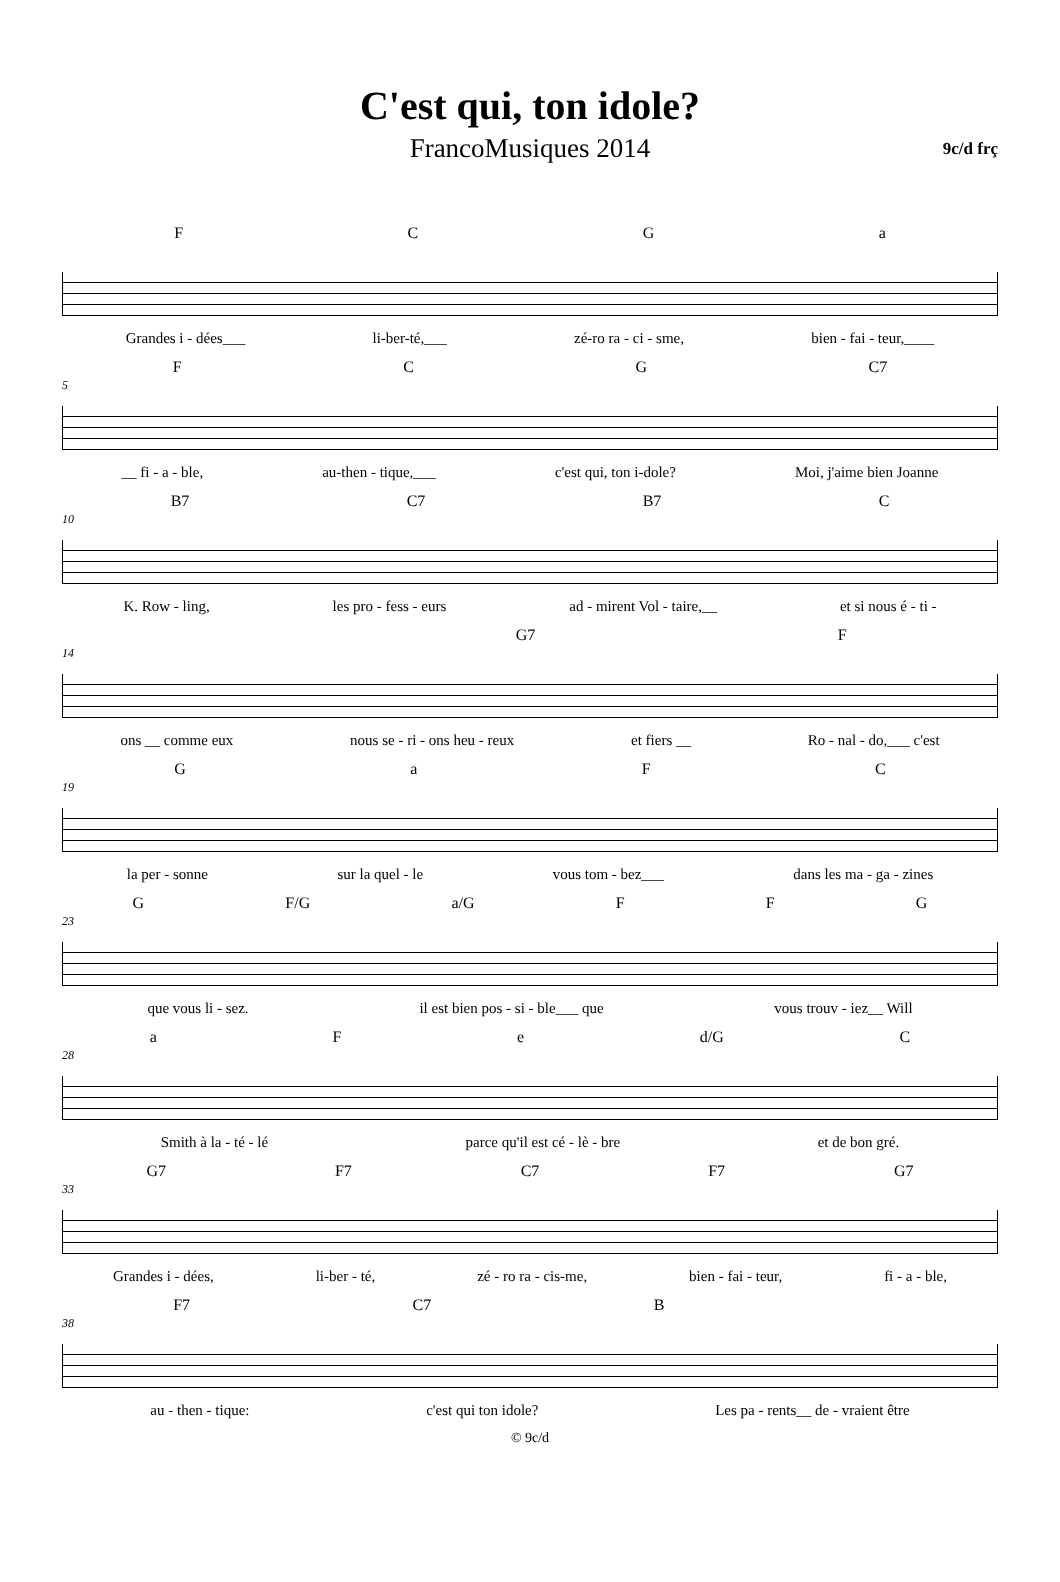C'est qui, ton idole?
FrancoMusiques 2014 9c/d frç
FCGa
Grandes i - dées___ li-ber-té,___ zé-ro ra - ci - sme, bien - fai - teur,____
FCG C7
5
__ fi - a - ble, au-then - tique,___ c'est qui, ton i-dole? Moi, j'aime bien Joanne
B7 C7 B7 C
10
K. Row - ling, les pro - fess - eurs ad - mirent Vol - taire,__ et si nous é - ti -
G7 F
14
ons __ comme eux nous se - ri - ons heu - reux et fiers __ Ro - nal - do,___ c'est
GaFC
19
la per - sonne sur la quel - le vous tom - bez___ dans les ma - ga - zines
G F/G a/G FFG
23
que vous li - sez. il est bien pos - si - ble___ que vous trouv - iez__ Will
aFe d/G C
28
Smith à la - té - lé parce qu'il est cé - lè - bre et de bon gré.
G7 F7 C7 F7 G7
33
Grandes i - dées, li-ber - té, zé - ro ra - cis-me, bien - fai - teur, fi - a - ble,
F7 C7 B
38
au - then - tique: c'est qui ton idole? Les pa - rents__ de - vraient être
© 9c/d